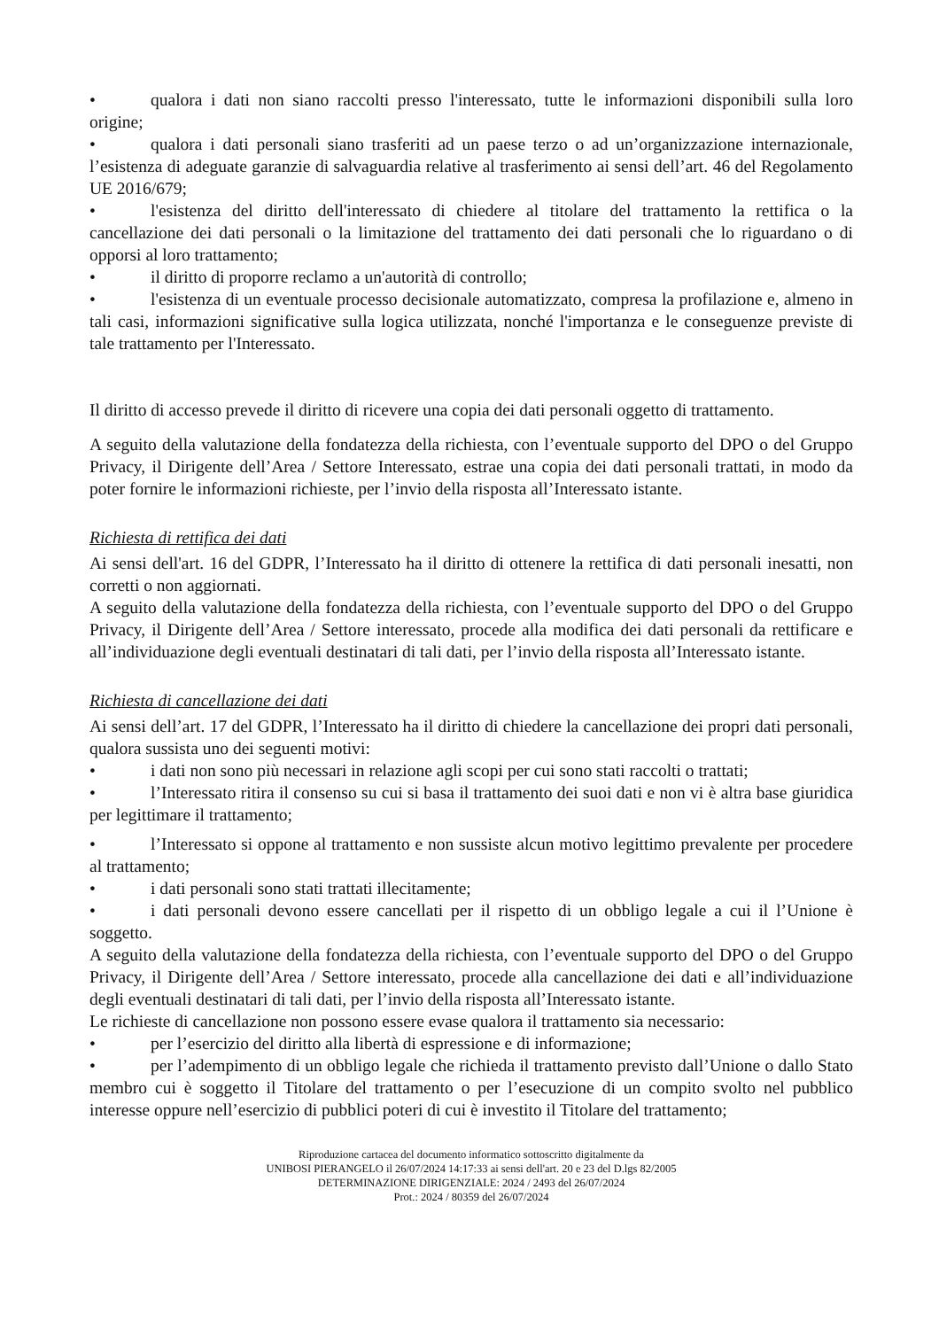• qualora i dati non siano raccolti presso l'interessato, tutte le informazioni disponibili sulla loro origine;
• qualora i dati personali siano trasferiti ad un paese terzo o ad un’organizzazione internazionale, l’esistenza di adeguate garanzie di salvaguardia relative al trasferimento ai sensi dell’art. 46 del Regolamento UE 2016/679;
• l'esistenza del diritto dell'interessato di chiedere al titolare del trattamento la rettifica o la cancellazione dei dati personali o la limitazione del trattamento dei dati personali che lo riguardano o di opporsi al loro trattamento;
• il diritto di proporre reclamo a un'autorità di controllo;
• l'esistenza di un eventuale processo decisionale automatizzato, compresa la profilazione e, almeno in tali casi, informazioni significative sulla logica utilizzata, nonché l'importanza e le conseguenze previste di tale trattamento per l'Interessato.
Il diritto di accesso prevede il diritto di ricevere una copia dei dati personali oggetto di trattamento.
A seguito della valutazione della fondatezza della richiesta, con l’eventuale supporto del DPO o del Gruppo Privacy, il Dirigente dell’Area / Settore Interessato, estrae una copia dei dati personali trattati, in modo da poter fornire le informazioni richieste, per l’invio della risposta all’Interessato istante.
Richiesta di rettifica dei dati
Ai sensi dell'art. 16 del GDPR, l’Interessato ha il diritto di ottenere la rettifica di dati personali inesatti, non corretti o non aggiornati.
A seguito della valutazione della fondatezza della richiesta, con l’eventuale supporto del DPO o del Gruppo Privacy, il Dirigente dell’Area / Settore interessato, procede alla modifica dei dati personali da rettificare e all’individuazione degli eventuali destinatari di tali dati, per l’invio della risposta all’Interessato istante.
Richiesta di cancellazione dei dati
Ai sensi dell’art. 17 del GDPR, l’Interessato ha il diritto di chiedere la cancellazione dei propri dati personali, qualora sussista uno dei seguenti motivi:
• i dati non sono più necessari in relazione agli scopi per cui sono stati raccolti o trattati;
• l’Interessato ritira il consenso su cui si basa il trattamento dei suoi dati e non vi è altra base giuridica per legittimare il trattamento;
• l’Interessato si oppone al trattamento e non sussiste alcun motivo legittimo prevalente per procedere al trattamento;
• i dati personali sono stati trattati illecitamente;
• i dati personali devono essere cancellati per il rispetto di un obbligo legale a cui il l’Unione è soggetto.
A seguito della valutazione della fondatezza della richiesta, con l’eventuale supporto del DPO o del Gruppo Privacy, il Dirigente dell’Area / Settore interessato, procede alla cancellazione dei dati e all’individuazione degli eventuali destinatari di tali dati, per l’invio della risposta all’Interessato istante.
Le richieste di cancellazione non possono essere evase qualora il trattamento sia necessario:
• per l’esercizio del diritto alla libertà di espressione e di informazione;
• per l’adempimento di un obbligo legale che richieda il trattamento previsto dall’Unione o dallo Stato membro cui è soggetto il Titolare del trattamento o per l’esecuzione di un compito svolto nel pubblico interesse oppure nell’esercizio di pubblici poteri di cui è investito il Titolare del trattamento;
Riproduzione cartacea del documento informatico sottoscritto digitalmente da
UNIBOSI PIERANGELO il 26/07/2024 14:17:33 ai sensi dell'art. 20 e 23 del D.lgs 82/2005
DETERMINAZIONE DIRIGENZIALE: 2024 / 2493 del 26/07/2024
Prot.: 2024 / 80359 del 26/07/2024